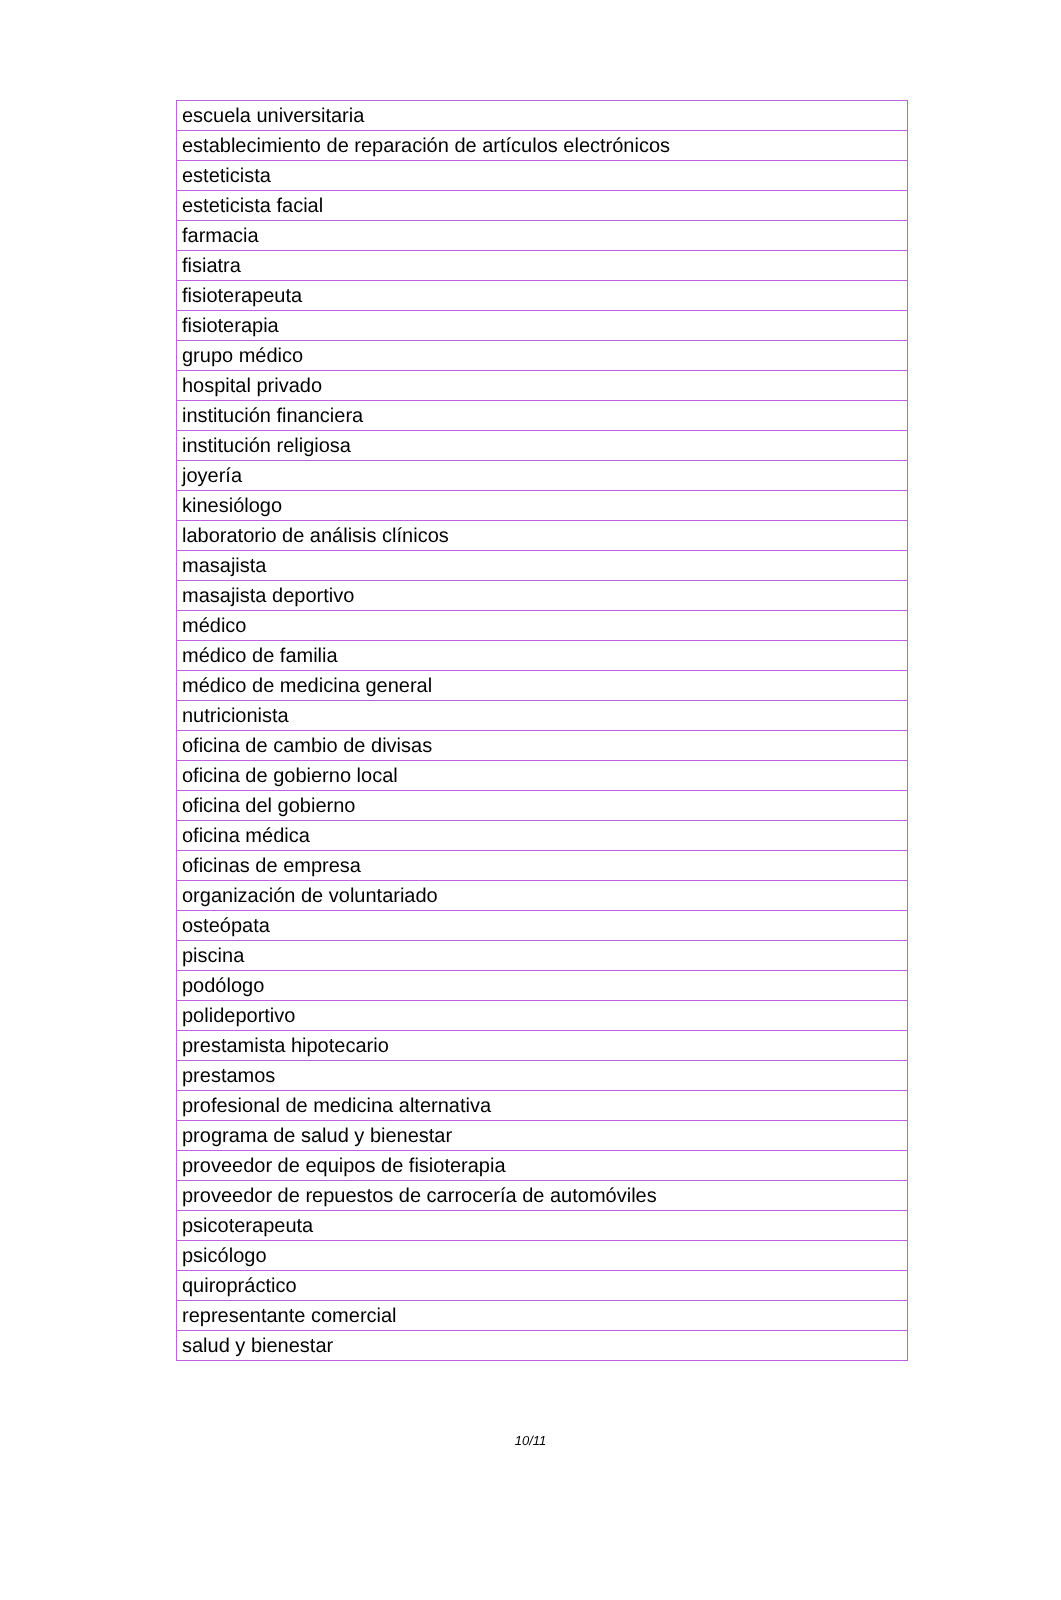| escuela universitaria |
| establecimiento de reparación de artículos electrónicos |
| esteticista |
| esteticista facial |
| farmacia |
| fisiatra |
| fisioterapeuta |
| fisioterapia |
| grupo médico |
| hospital privado |
| institución financiera |
| institución religiosa |
| joyería |
| kinesiólogo |
| laboratorio de análisis clínicos |
| masajista |
| masajista deportivo |
| médico |
| médico de familia |
| médico de medicina general |
| nutricionista |
| oficina de cambio de divisas |
| oficina de gobierno local |
| oficina del gobierno |
| oficina médica |
| oficinas de empresa |
| organización de voluntariado |
| osteópata |
| piscina |
| podólogo |
| polideportivo |
| prestamista hipotecario |
| prestamos |
| profesional de medicina alternativa |
| programa de salud y bienestar |
| proveedor de equipos de fisioterapia |
| proveedor de repuestos de carrocería de automóviles |
| psicoterapeuta |
| psicólogo |
| quiropráctico |
| representante comercial |
| salud y bienestar |
10/11